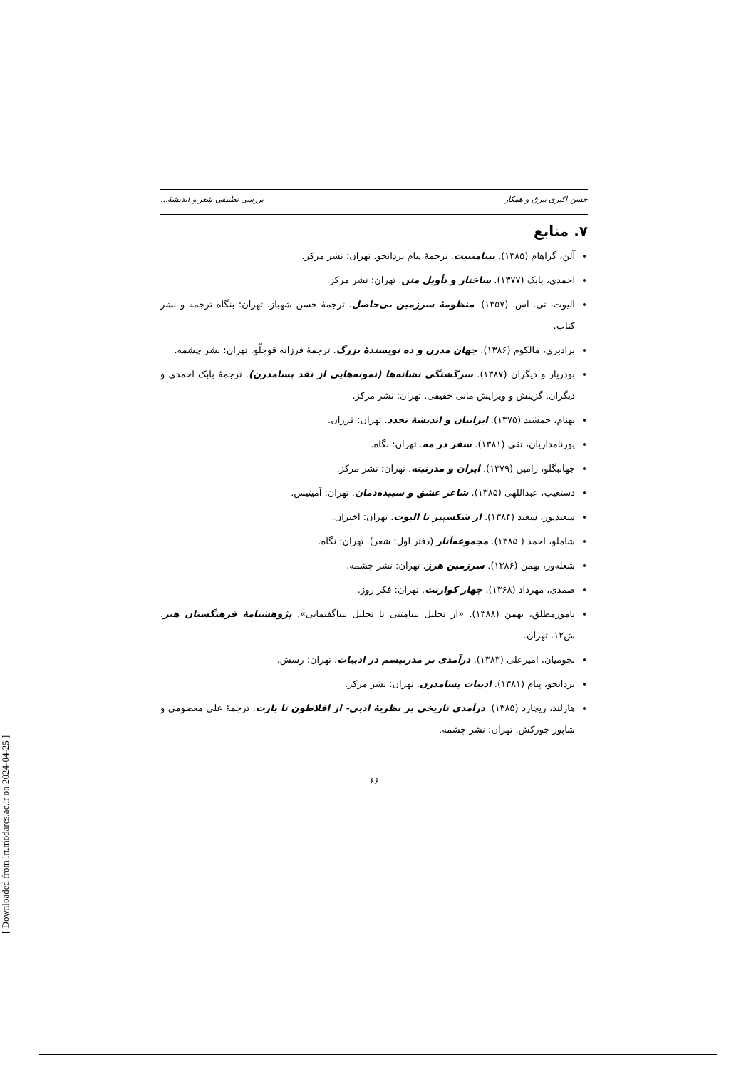حسن اکبری بیرق و همکار بررسی تطبیقی شعر و اندیشهٔ...
۷. منابع
آلن، گراهام (۱۳۸۵). بینامتنیت. ترجمهٔ پیام یزدانجو. تهران: نشر مرکز.
احمدی، بابک (۱۳۷۷). ساختار و تأویل متن. تهران: نشر مرکز.
الیوت، تی. اس. (۱۳۵۷). منظومهٔ سرزمین بی‌حاصل. ترجمهٔ حسن شهباز. تهران: بنگاه ترجمه و نشر کتاب.
برادبری، مالکوم (۱۳۸۶). جهان مدرن و ده نویسندهٔ بزرگ. ترجمهٔ فرزانه قوجلّو. تهران: نشر چشمه.
بودریار و دیگران (۱۳۸۷). سرگشتگی نشانه‌ها (نمونه‌هایی از نقد پسامدرن). ترجمهٔ بابک احمدی و دیگران. گزینش و ویرایش مانی حقیقی. تهران: نشر مرکز.
بهنام، جمشید (۱۳۷۵). ایرانیان و اندیشهٔ تجدد. تهران: فرزان.
پورنامداریان، تقی (۱۳۸۱). سفر در مه. تهران: نگاه.
جهانبگلو، رامین (۱۳۷۹). ایران و مدرنیته. تهران: نشر مرکز.
دستغیب، عبداللهی (۱۳۸۵). شاعر عشق و سپیده‌دمان. تهران: آمیتیس.
سعیدپور، سعید (۱۳۸۴). از شکسپیر تا الیوت. تهران: اختران.
شاملو، احمد ( ۱۳۸۵). مجموعه‌آثار (دفتر اول: شعر). تهران: نگاه.
شعله‌ور، بهمن (۱۳۸۶). سرزمین هرز. تهران: نشر چشمه.
صمدی، مهرداد (۱۳۶۸). چهار کوارتت. تهران: فکر روز.
نامورمطلق، بهمن (۱۳۸۸). «از تحلیل بینامتنی تا تحلیل بیناگفتمانی». پژوهشنامهٔ فرهنگستان هنر. ش۱۲. تهران.
نجومیان، امیرعلی (۱۳۸۳). درآمدی بر مدرنیسم در ادبیات. تهران: رسش.
یزدانجو، پیام (۱۳۸۱). ادبیات پسامدرن. تهران: نشر مرکز.
هارلند، ریچارد (۱۳۸۵). درآمدی تاریخی بر نظریهٔ ادبی- از افلاطون تا بارت. ترجمهٔ علی معصومی و شاپور جورکش. تهران: نشر چشمه.
۶۶
[ Downloaded from lrr.modares.ac.ir on 2024-04-25 ]